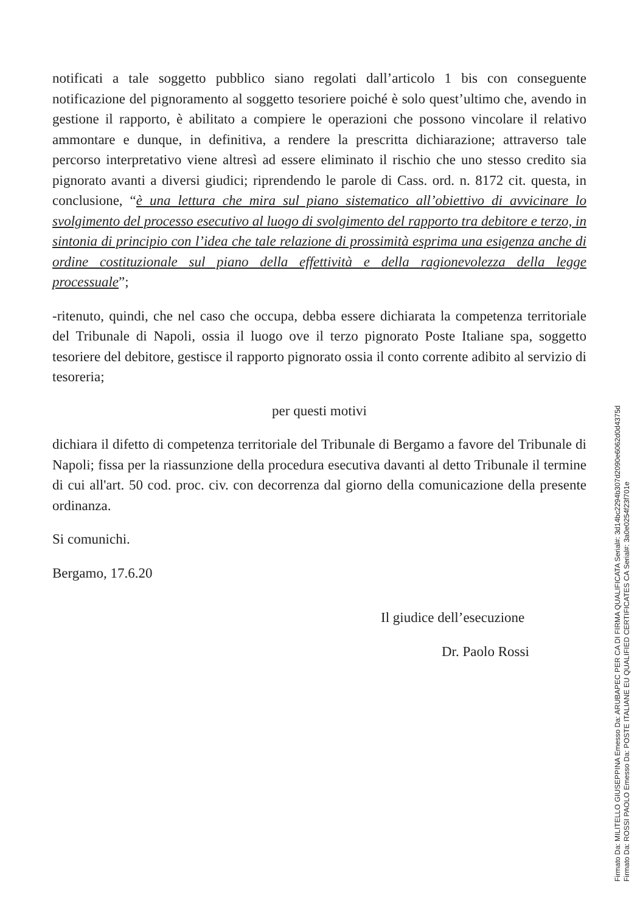notificati a tale soggetto pubblico siano regolati dall’articolo 1 bis con conseguente notificazione del pignoramento al soggetto tesoriere poiché è solo quest’ultimo che, avendo in gestione il rapporto, è abilitato a compiere le operazioni che possono vincolare il relativo ammontare e dunque, in definitiva, a rendere la prescritta dichiarazione; attraverso tale percorso interpretativo viene altresì ad essere eliminato il rischio che uno stesso credito sia pignorato avanti a diversi giudici; riprendendo le parole di Cass. ord. n. 8172 cit. questa, in conclusione, “è una lettura che mira sul piano sistematico all’obiettivo di avvicinare lo svolgimento del processo esecutivo al luogo di svolgimento del rapporto tra debitore e terzo, in sintonia di principio con l’idea che tale relazione di prossimità esprima una esigenza anche di ordine costituzionale sul piano della effettività e della ragionevolezza della legge processuale”;
-ritenuto, quindi, che nel caso che occupa, debba essere dichiarata la competenza territoriale del Tribunale di Napoli, ossia il luogo ove il terzo pignorato Poste Italiane spa, soggetto tesoriere del debitore, gestisce il rapporto pignorato ossia il conto corrente adibito al servizio di tesoreria;
per questi motivi
dichiara il difetto di competenza territoriale del Tribunale di Bergamo a favore del Tribunale di Napoli; fissa per la riassunzione della procedura esecutiva davanti al detto Tribunale il termine di cui all'art. 50 cod. proc. civ. con decorrenza dal giorno della comunicazione della presente ordinanza.
Si comunichi.
Bergamo, 17.6.20
Il giudice dell’esecuzione
Dr. Paolo Rossi
Firmato Da: MILITELLO GIUSEPPINA Emesso Da: ARUBAPEC PER CA DI FIRMA QUALIFICATA Serial#: 3d14bc2294b307d2090e6062d0d4375d
Firmato Da: ROSSI PAOLO Emesso Da: POSTE ITALIANE EU QUALIFIED CERTIFICATES CA Serial#: 3a0e0254f23f701e